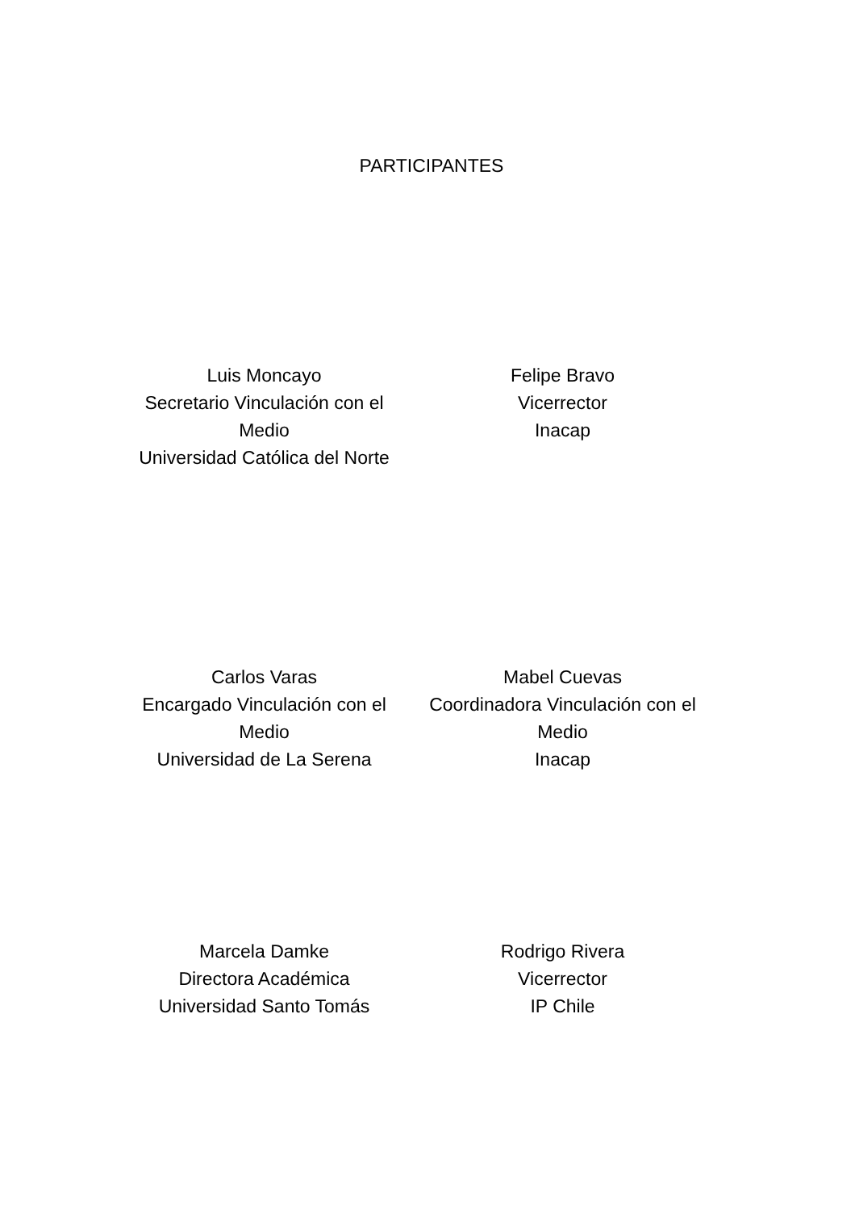PARTICIPANTES
Luis Moncayo
Secretario Vinculación con el Medio
Universidad Católica del Norte
Felipe Bravo
Vicerrector
Inacap
Carlos Varas
Encargado Vinculación con el Medio
Universidad de La Serena
Mabel Cuevas
Coordinadora Vinculación con el Medio
Inacap
Marcela Damke
Directora Académica
Universidad Santo Tomás
Rodrigo Rivera
Vicerrector
IP Chile